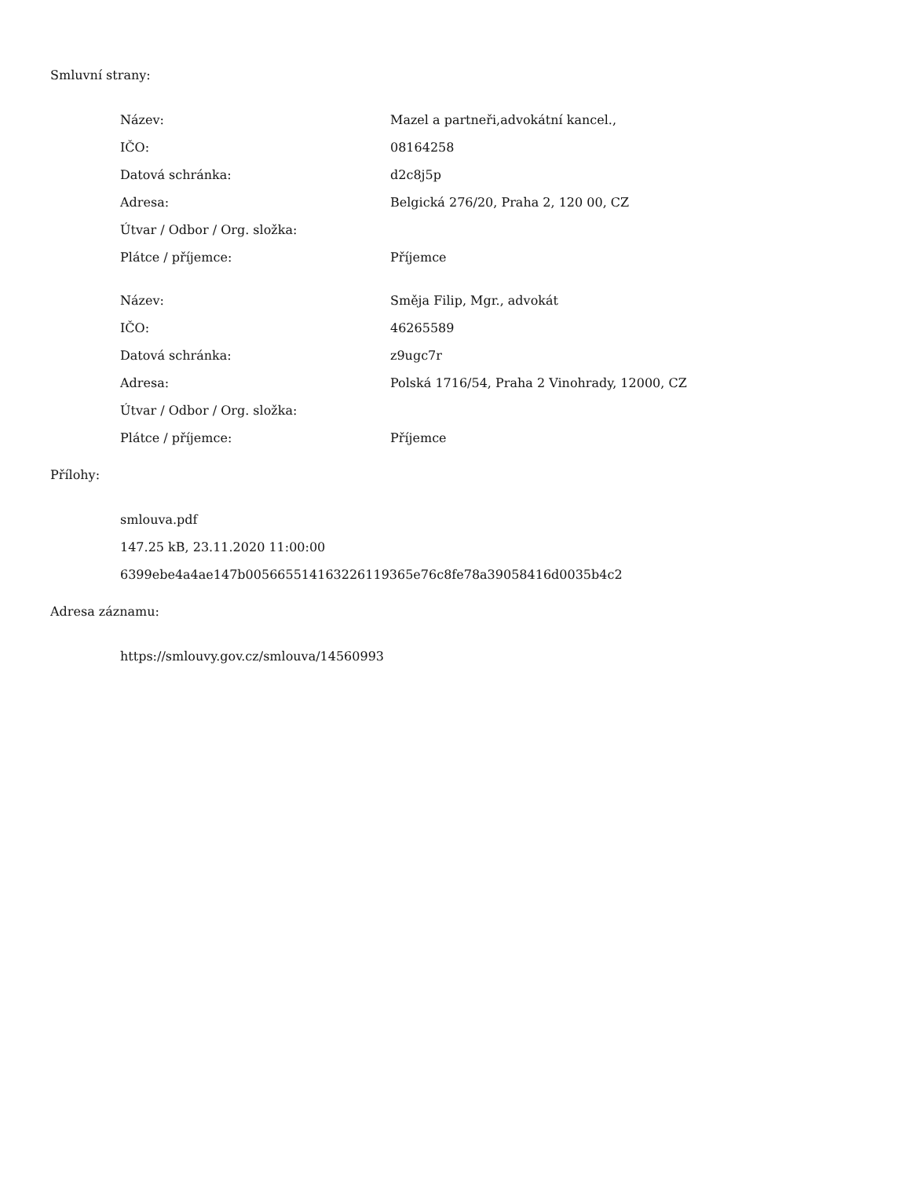Smluvní strany:
| Název: | Mazel a partneři,advokátní kancel., |
| IČO: | 08164258 |
| Datová schránka: | d2c8j5p |
| Adresa: | Belgická 276/20, Praha 2, 120 00, CZ |
| Útvar / Odbor / Org. složka: | |
| Plátce / příjemce: | Příjemce |
| Název: | Směja Filip, Mgr., advokát |
| IČO: | 46265589 |
| Datová schránka: | z9ugc7r |
| Adresa: | Polská 1716/54, Praha 2 Vinohrady, 12000, CZ |
| Útvar / Odbor / Org. složka: | |
| Plátce / příjemce: | Příjemce |
Přílohy:
smlouva.pdf
147.25 kB, 23.11.2020 11:00:00
6399ebe4a4ae147b0056655141632261193​65e76c8fe78a39058416d0035b4c2
Adresa záznamu:
https://smlouvy.gov.cz/smlouva/14560993